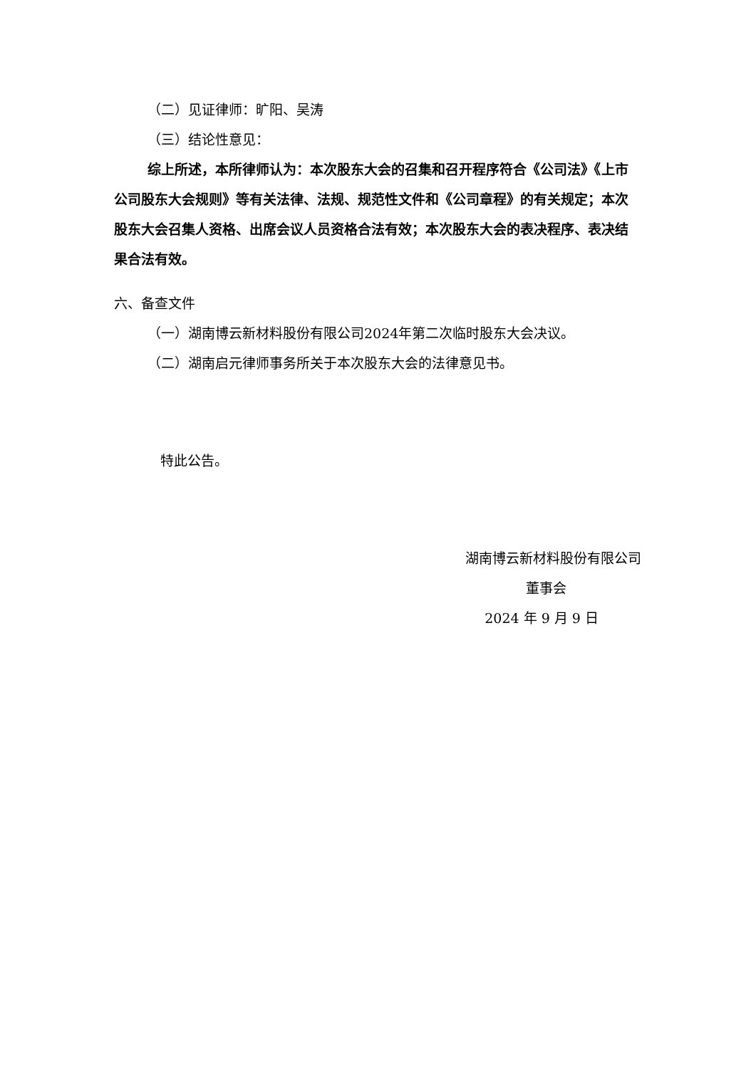（二）见证律师：旷阳、吴涛
（三）结论性意见：
综上所述，本所律师认为：本次股东大会的召集和召开程序符合《公司法》《上市公司股东大会规则》等有关法律、法规、规范性文件和《公司章程》的有关规定；本次股东大会召集人资格、出席会议人员资格合法有效；本次股东大会的表决程序、表决结果合法有效。
六、备查文件
（一）湖南博云新材料股份有限公司2024年第二次临时股东大会决议。
（二）湖南启元律师事务所关于本次股东大会的法律意见书。
特此公告。
湖南博云新材料股份有限公司
董事会
2024 年 9 月 9 日